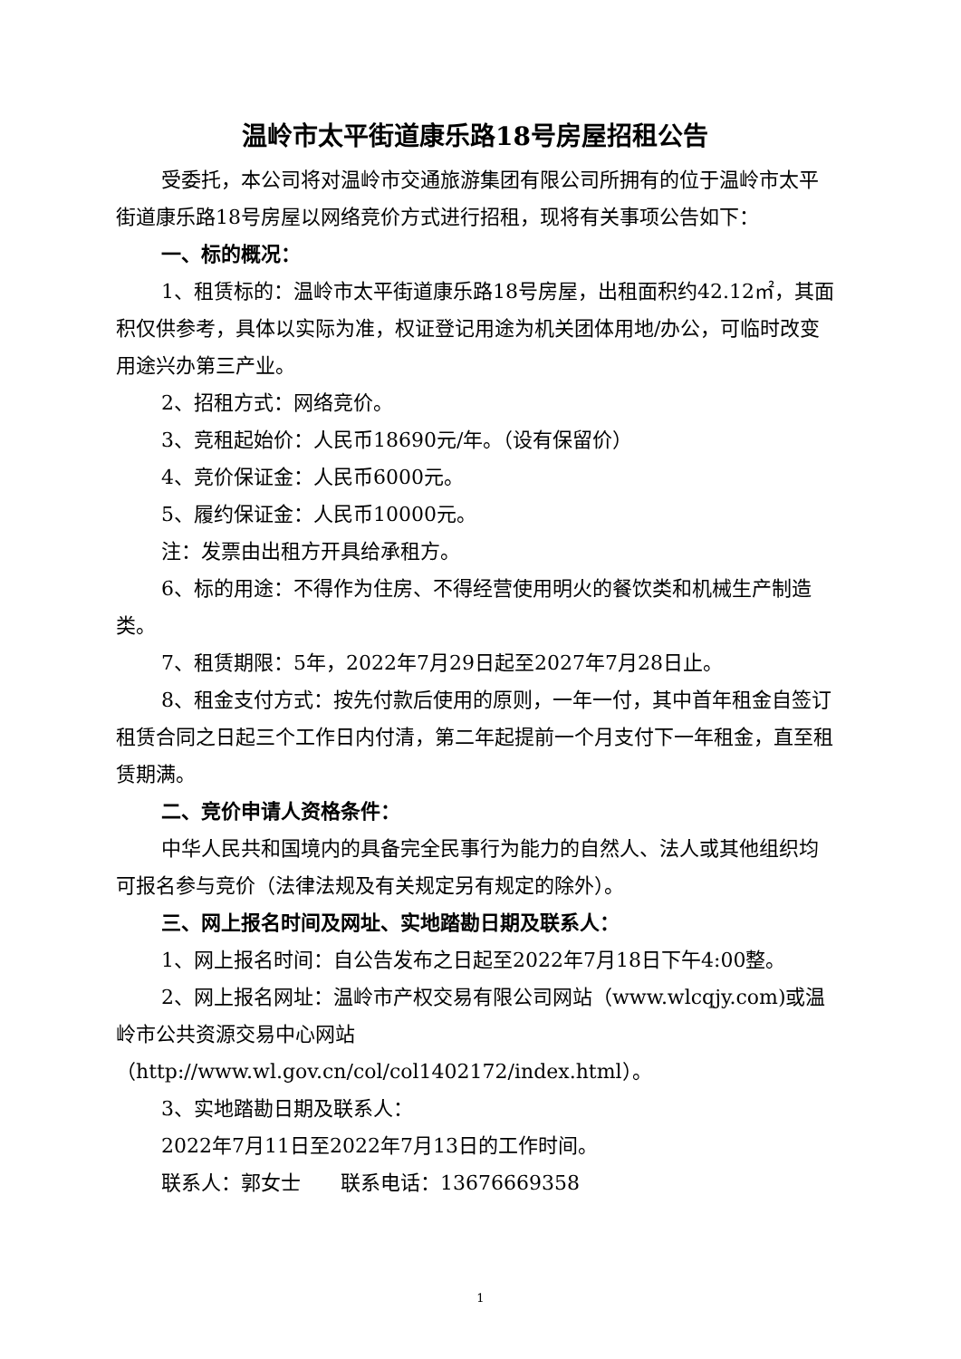温岭市太平街道康乐路18号房屋招租公告
受委托，本公司将对温岭市交通旅游集团有限公司所拥有的位于温岭市太平街道康乐路18号房屋以网络竞价方式进行招租，现将有关事项公告如下：
一、标的概况：
1、租赁标的：温岭市太平街道康乐路18号房屋，出租面积约42.12㎡，其面积仅供参考，具体以实际为准，权证登记用途为机关团体用地/办公，可临时改变用途兴办第三产业。
2、招租方式：网络竞价。
3、竞租起始价：人民币18690元/年。（设有保留价）
4、竞价保证金：人民币6000元。
5、履约保证金：人民币10000元。
注：发票由出租方开具给承租方。
6、标的用途：不得作为住房、不得经营使用明火的餐饮类和机械生产制造类。
7、租赁期限：5年，2022年7月29日起至2027年7月28日止。
8、租金支付方式：按先付款后使用的原则，一年一付，其中首年租金自签订租赁合同之日起三个工作日内付清，第二年起提前一个月支付下一年租金，直至租赁期满。
二、竞价申请人资格条件：
中华人民共和国境内的具备完全民事行为能力的自然人、法人或其他组织均可报名参与竞价（法律法规及有关规定另有规定的除外）。
三、网上报名时间及网址、实地踏勘日期及联系人：
1、网上报名时间：自公告发布之日起至2022年7月18日下午4:00整。
2、网上报名网址：温岭市产权交易有限公司网站（www.wlcqjy.com)或温岭市公共资源交易中心网站（http://www.wl.gov.cn/col/col1402172/index.html）。
3、实地踏勘日期及联系人：
2022年7月11日至2022年7月13日的工作时间。
联系人：郭女士　　联系电话：13676669358
1